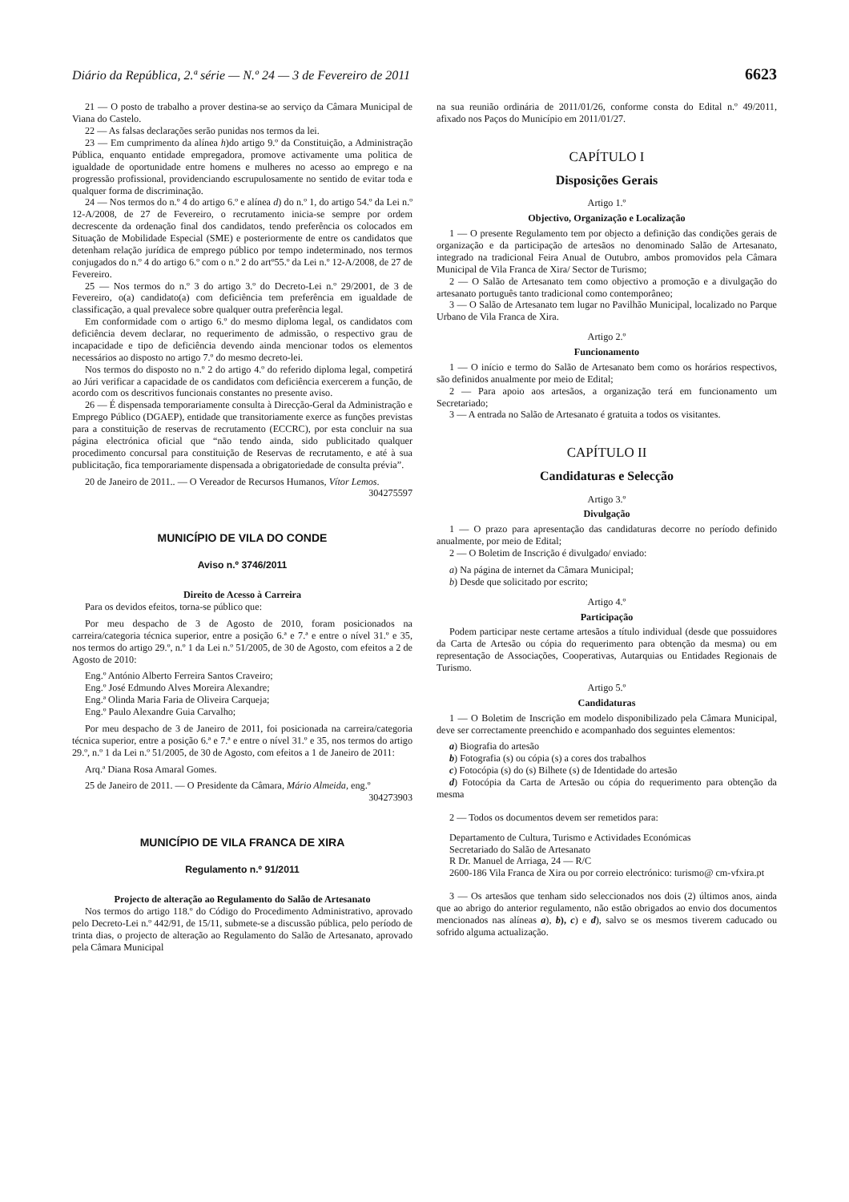Diário da República, 2.ª série — N.º 24 — 3 de Fevereiro de 2011 6623
21 — O posto de trabalho a prover destina-se ao serviço da Câmara Municipal de Viana do Castelo.
22 — As falsas declarações serão punidas nos termos da lei.
23 — Em cumprimento da alínea h)do artigo 9.º da Constituição, a Administração Pública, enquanto entidade empregadora, promove activamente uma politica de igualdade de oportunidade entre homens e mulheres no acesso ao emprego e na progressão profissional, providenciando escrupulosamente no sentido de evitar toda e qualquer forma de discriminação.
24 — Nos termos do n.º 4 do artigo 6.º e alínea d) do n.º 1, do artigo 54.º da Lei n.º 12-A/2008, de 27 de Fevereiro, o recrutamento inicia-se sempre por ordem decrescente da ordenação final dos candidatos, tendo preferência os colocados em Situação de Mobilidade Especial (SME) e posteriormente de entre os candidatos que detenham relação jurídica de emprego público por tempo indeterminado, nos termos conjugados do n.º 4 do artigo 6.º com o n.º 2 do artº55.º da Lei n.º 12-A/2008, de 27 de Fevereiro.
25 — Nos termos do n.º 3 do artigo 3.º do Decreto-Lei n.º 29/2001, de 3 de Fevereiro, o(a) candidato(a) com deficiência tem preferência em igualdade de classificação, a qual prevalece sobre qualquer outra preferência legal.
Em conformidade com o artigo 6.º do mesmo diploma legal, os candidatos com deficiência devem declarar, no requerimento de admissão, o respectivo grau de incapacidade e tipo de deficiência devendo ainda mencionar todos os elementos necessários ao disposto no artigo 7.º do mesmo decreto-lei.
Nos termos do disposto no n.º 2 do artigo 4.º do referido diploma legal, competirá ao Júri verificar a capacidade de os candidatos com deficiência exercerem a função, de acordo com os descritivos funcionais constantes no presente aviso.
26 — É dispensada temporariamente consulta à Direcção-Geral da Administração e Emprego Público (DGAEP), entidade que transitoriamente exerce as funções previstas para a constituição de reservas de recrutamento (ECCRC), por esta concluir na sua página electrónica oficial que “não tendo ainda, sido publicitado qualquer procedimento concursal para constituição de Reservas de recrutamento, e até à sua publicitação, fica temporariamente dispensada a obrigatoriedade de consulta prévia”.
20 de Janeiro de 2011.. — O Vereador de Recursos Humanos, Vítor Lemos.
304275597
MUNICÍPIO DE VILA DO CONDE
Aviso n.º 3746/2011
Direito de Acesso à Carreira
Para os devidos efeitos, torna-se público que:
Por meu despacho de 3 de Agosto de 2010, foram posicionados na carreira/categoria técnica superior, entre a posição 6.ª e 7.ª e entre o nível 31.º e 35, nos termos do artigo 29.º, n.º 1 da Lei n.º 51/2005, de 30 de Agosto, com efeitos a 2 de Agosto de 2010:
Eng.º António Alberto Ferreira Santos Craveiro;
Eng.º José Edmundo Alves Moreira Alexandre;
Eng.ª Olinda Maria Faria de Oliveira Carqueja;
Eng.º Paulo Alexandre Guia Carvalho;
Por meu despacho de 3 de Janeiro de 2011, foi posicionada na carreira/categoria técnica superior, entre a posição 6.ª e 7.ª e entre o nível 31.º e 35, nos termos do artigo 29.º, n.º 1 da Lei n.º 51/2005, de 30 de Agosto, com efeitos a 1 de Janeiro de 2011:
Arq.ª Diana Rosa Amaral Gomes.
25 de Janeiro de 2011. — O Presidente da Câmara, Mário Almeida, eng.º
304273903
MUNICÍPIO DE VILA FRANCA DE XIRA
Regulamento n.º 91/2011
Projecto de alteração ao Regulamento do Salão de Artesanato
Nos termos do artigo 118.º do Código do Procedimento Administrativo, aprovado pelo Decreto-Lei n.º 442/91, de 15/11, submete-se a discussão pública, pelo período de trinta dias, o projecto de alteração ao Regulamento do Salão de Artesanato, aprovado pela Câmara Municipal
na sua reunião ordinária de 2011/01/26, conforme consta do Edital n.º 49/2011, afixado nos Paços do Município em 2011/01/27.
CAPÍTULO I
Disposições Gerais
Artigo 1.º
Objectivo, Organização e Localização
1 — O presente Regulamento tem por objecto a definição das condições gerais de organização e da participação de artesãos no denominado Salão de Artesanato, integrado na tradicional Feira Anual de Outubro, ambos promovidos pela Câmara Municipal de Vila Franca de Xira/ Sector de Turismo;
2 — O Salão de Artesanato tem como objectivo a promoção e a divulgação do artesanato português tanto tradicional como contemporâneo;
3 — O Salão de Artesanato tem lugar no Pavilhão Municipal, localizado no Parque Urbano de Vila Franca de Xira.
Artigo 2.º
Funcionamento
1 — O início e termo do Salão de Artesanato bem como os horários respectivos, são definidos anualmente por meio de Edital;
2 — Para apoio aos artesãos, a organização terá em funcionamento um Secretariado;
3 — A entrada no Salão de Artesanato é gratuita a todos os visitantes.
CAPÍTULO II
Candidaturas e Selecção
Artigo 3.º
Divulgação
1 — O prazo para apresentação das candidaturas decorre no período definido anualmente, por meio de Edital;
2 — O Boletim de Inscrição é divulgado/ enviado:
a) Na página de internet da Câmara Municipal;
b) Desde que solicitado por escrito;
Artigo 4.º
Participação
Podem participar neste certame artesãos a título individual (desde que possuidores da Carta de Artesão ou cópia do requerimento para obtenção da mesma) ou em representação de Associações, Cooperativas, Autarquias ou Entidades Regionais de Turismo.
Artigo 5.º
Candidaturas
1 — O Boletim de Inscrição em modelo disponibilizado pela Câmara Municipal, deve ser correctamente preenchido e acompanhado dos seguintes elementos:
a) Biografia do artesão
b) Fotografia (s) ou cópia (s) a cores dos trabalhos
c) Fotocópia (s) do (s) Bilhete (s) de Identidade do artesão
d) Fotocópia da Carta de Artesão ou cópia do requerimento para obtenção da mesma
2 — Todos os documentos devem ser remetidos para:
Departamento de Cultura, Turismo e Actividades Económicas
Secretariado do Salão de Artesanato
R Dr. Manuel de Arriaga, 24 — R/C
2600-186 Vila Franca de Xira ou por correio electrónico: turismo@ cm-vfxira.pt
3 — Os artesãos que tenham sido seleccionados nos dois (2) últimos anos, ainda que ao abrigo do anterior regulamento, não estão obrigados ao envio dos documentos mencionados nas alíneas a), b), c) e d), salvo se os mesmos tiverem caducado ou sofrido alguma actualização.